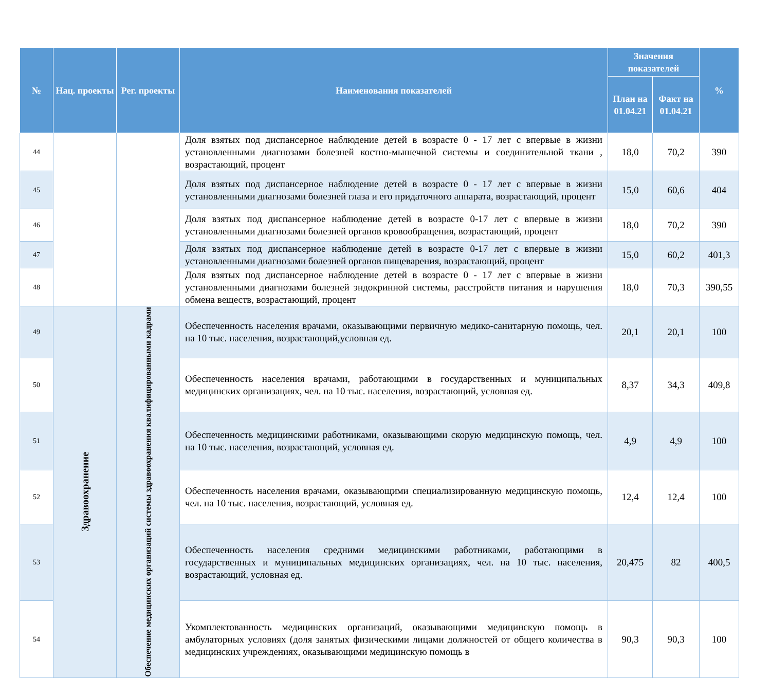| № | Нац. проекты | Рег. проекты | Наименования показателей | Значения показателей | | % |
| --- | --- | --- | --- | --- | --- | --- |
| | | | | План на 01.04.21 | Факт на 01.04.21 | |
| 44 | | | Доля взятых под диспансерное наблюдение детей в возрасте 0 - 17 лет с впервые в жизни установленными диагнозами болезней костно-мышечной системы и соединительной ткани , возрастающий, процент | 18,0 | 70,2 | 390 |
| 45 | | | Доля взятых под диспансерное наблюдение детей в возрасте 0 - 17 лет с впервые в жизни установленными диагнозами болезней глаза и его придаточного аппарата, возрастающий, процент | 15,0 | 60,6 | 404 |
| 46 | | | Доля взятых под диспансерное наблюдение детей в возрасте 0-17 лет с впервые в жизни установленными диагнозами болезней органов кровообращения, возрастающий, процент | 18,0 | 70,2 | 390 |
| 47 | | | Доля взятых под диспансерное наблюдение детей в возрасте 0-17 лет с впервые в жизни установленными диагнозами болезней органов пищеварения, возрастающий, процент | 15,0 | 60,2 | 401,3 |
| 48 | | | Доля взятых под диспансерное наблюдение детей в возрасте 0 - 17 лет с впервые в жизни установленными диагнозами болезней эндокринной системы, расстройств питания и нарушения обмена веществ, возрастающий, процент | 18,0 | 70,3 | 390,55 |
| 49 | Здравоохранение | Обеспечение медицинских организаций системы здравоохранения квалифицированными кадрами | Обеспеченность населения врачами, оказывающими первичную медико-санитарную помощь, чел. на 10 тыс. населения, возрастающий,условная ед. | 20,1 | 20,1 | 100 |
| 50 | | | Обеспеченность населения врачами, работающими в государственных и муниципальных медицинских организациях, чел. на 10 тыс. населения, возрастающий, условная ед. | 8,37 | 34,3 | 409,8 |
| 51 | | | Обеспеченность медицинскими работниками, оказывающими скорую медицинскую помощь, чел. на 10 тыс. населения, возрастающий, условная ед. | 4,9 | 4,9 | 100 |
| 52 | | | Обеспеченность населения врачами, оказывающими специализированную медицинскую помощь, чел. на 10 тыс. населения, возрастающий, условная ед. | 12,4 | 12,4 | 100 |
| 53 | | | Обеспеченность населения средними медицинскими работниками, работающими в государственных и муниципальных медицинских организациях, чел. на 10 тыс. населения, возрастающий, условная ед. | 20,475 | 82 | 400,5 |
| 54 | | | Укомплектованность медицинских организаций, оказывающими медицинскую помощь в амбулаторных условиях (доля занятых физическими лицами должностей от общего количества в медицинских учреждениях, оказывающими медицинскую помощь в | 90,3 | 90,3 | 100 |